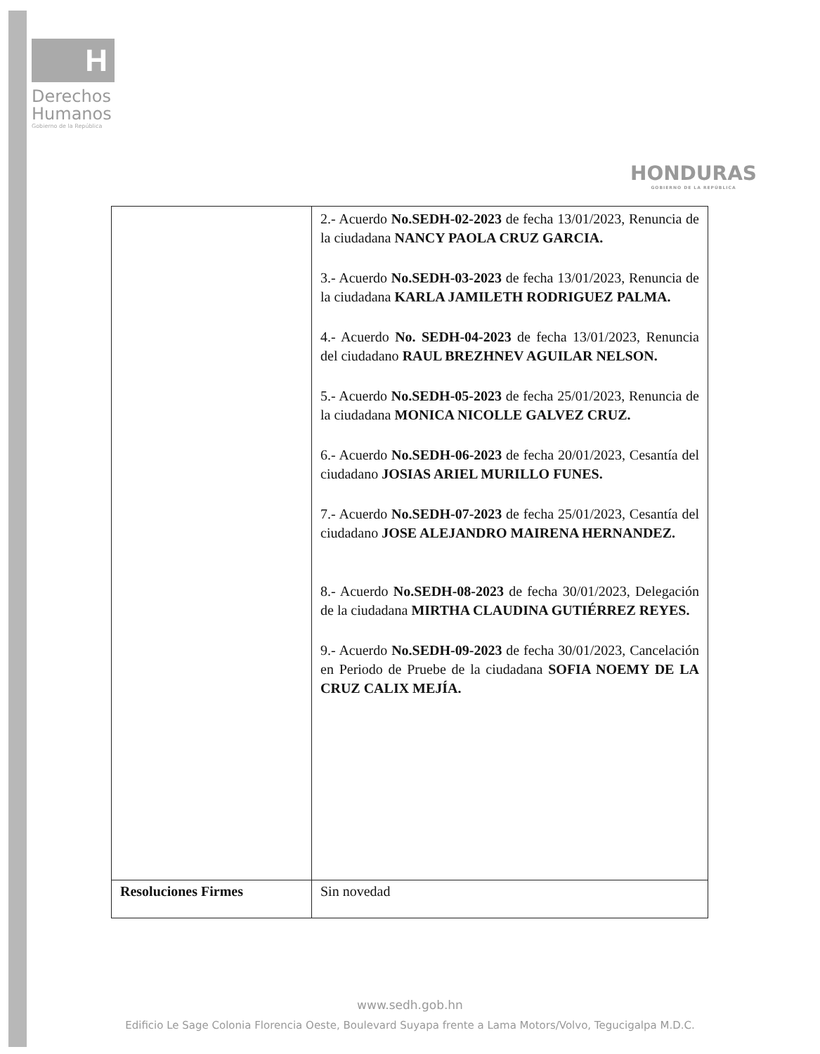H
Derechos
Humanos
Gobierno de la República
HONDURAS
GOBIERNO DE LA REPÚBLICA
| | 2.- Acuerdo No.SEDH-02-2023 de fecha 13/01/2023, Renuncia de la ciudadana NANCY PAOLA CRUZ GARCIA. 3.- Acuerdo No.SEDH-03-2023 de fecha 13/01/2023, Renuncia de la ciudadana KARLA JAMILETH RODRIGUEZ PALMA. 4.- Acuerdo No. SEDH-04-2023 de fecha 13/01/2023, Renuncia del ciudadano RAUL BREZHNEV AGUILAR NELSON. 5.- Acuerdo No.SEDH-05-2023 de fecha 25/01/2023, Renuncia de la ciudadana MONICA NICOLLE GALVEZ CRUZ. 6.- Acuerdo No.SEDH-06-2023 de fecha 20/01/2023, Cesantía del ciudadano JOSIAS ARIEL MURILLO FUNES. 7.- Acuerdo No.SEDH-07-2023 de fecha 25/01/2023, Cesantía del ciudadano JOSE ALEJANDRO MAIRENA HERNANDEZ. 8.- Acuerdo No.SEDH-08-2023 de fecha 30/01/2023, Delegación de la ciudadana MIRTHA CLAUDINA GUTIÉRREZ REYES. 9.- Acuerdo No.SEDH-09-2023 de fecha 30/01/2023, Cancelación en Periodo de Pruebe de la ciudadana SOFIA NOEMY DE LA CRUZ CALIX MEJÍA. |
| Resoluciones Firmes | Sin novedad |
www.sedh.gob.hn
Edificio Le Sage Colonia Florencia Oeste, Boulevard Suyapa frente a Lama Motors/Volvo, Tegucigalpa M.D.C.